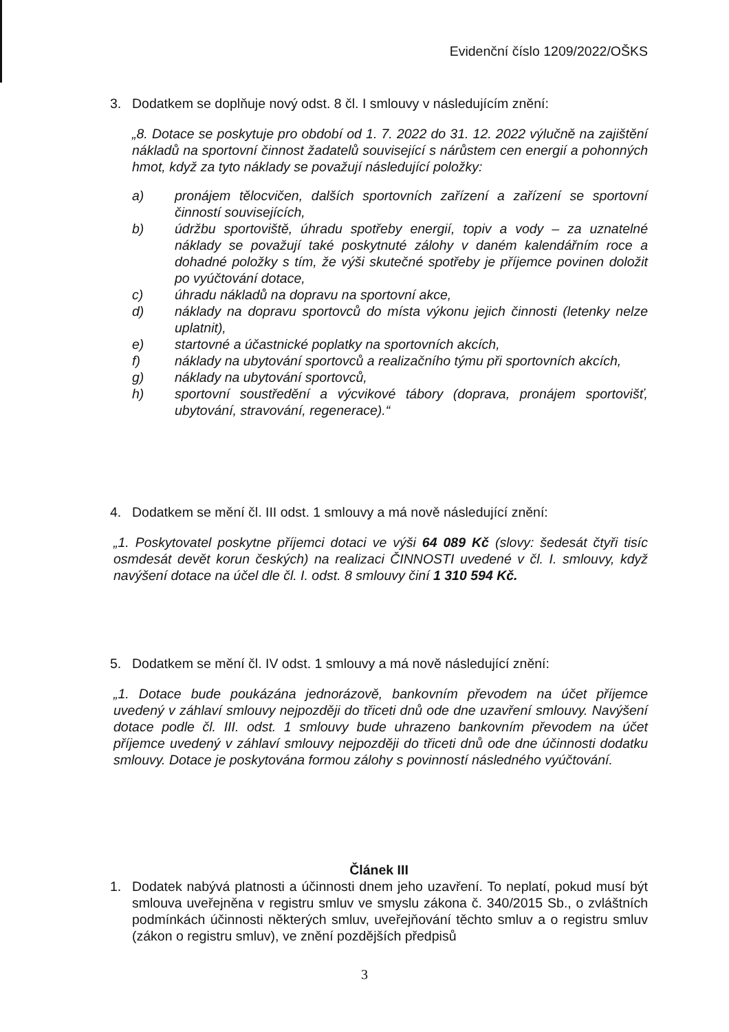Evidenční číslo 1209/2022/OŠKS
3. Dodatkem se doplňuje nový odst. 8 čl. I smlouvy v následujícím znění:
„8. Dotace se poskytuje pro období od 1. 7. 2022 do 31. 12. 2022 výlučně na zajištění nákladů na sportovní činnost žadatelů související s nárůstem cen energií a pohonných hmot, když za tyto náklady se považují následující položky:
a) pronájem tělocvičen, dalších sportovních zařízení a zařízení se sportovní činností souvisejících,
b) údržbu sportoviště, úhradu spotřeby energií, topiv a vody – za uznatelné náklady se považují také poskytnuté zálohy v daném kalendářním roce a dohadné položky s tím, že výši skutečné spotřeby je příjemce povinen doložit po vyúčtování dotace,
c) úhradu nákladů na dopravu na sportovní akce,
d) náklady na dopravu sportovců do místa výkonu jejich činnosti (letenky nelze uplatnit),
e) startovné a účastnické poplatky na sportovních akcích,
f) náklady na ubytování sportovců a realizačního týmu při sportovních akcích,
g) náklady na ubytování sportovců,
h) sportovní soustředění a výcvikové tábory (doprava, pronájem sportovišť, ubytování, stravování, regenerace).“
4. Dodatkem se mění čl. III odst. 1 smlouvy a má nově následující znění:
„1. Poskytovatel poskytne příjemci dotaci ve výši 64 089 Kč (slovy: šedesát čtyři tisíc osmdesát devět korun českých) na realizaci ČINNOSTI uvedené v čl. I. smlouvy, když navýšení dotace na účel dle čl. I. odst. 8 smlouvy činí 1 310 594 Kč.
5. Dodatkem se mění čl. IV odst. 1 smlouvy a má nově následující znění:
„1. Dotace bude poukázána jednorázově, bankovním převodem na účet příjemce uvedený v záhlaví smlouvy nejpozději do třiceti dnů ode dne uzavření smlouvy. Navýšení dotace podle čl. III. odst. 1 smlouvy bude uhrazeno bankovním převodem na účet příjemce uvedený v záhlaví smlouvy nejpozději do třiceti dnů ode dne účinnosti dodatku smlouvy. Dotace je poskytována formou zálohy s povinností následného vyúčtování.
Článek III
1. Dodatek nabývá platnosti a účinnosti dnem jeho uzavření. To neplatí, pokud musí být smlouva uveřejněna v registru smluv ve smyslu zákona č. 340/2015 Sb., o zvláštních podmínkách účinnosti některých smluv, uveřejňování těchto smluv a o registru smluv (zákon o registru smluv), ve znění pozdějších předpisů
3